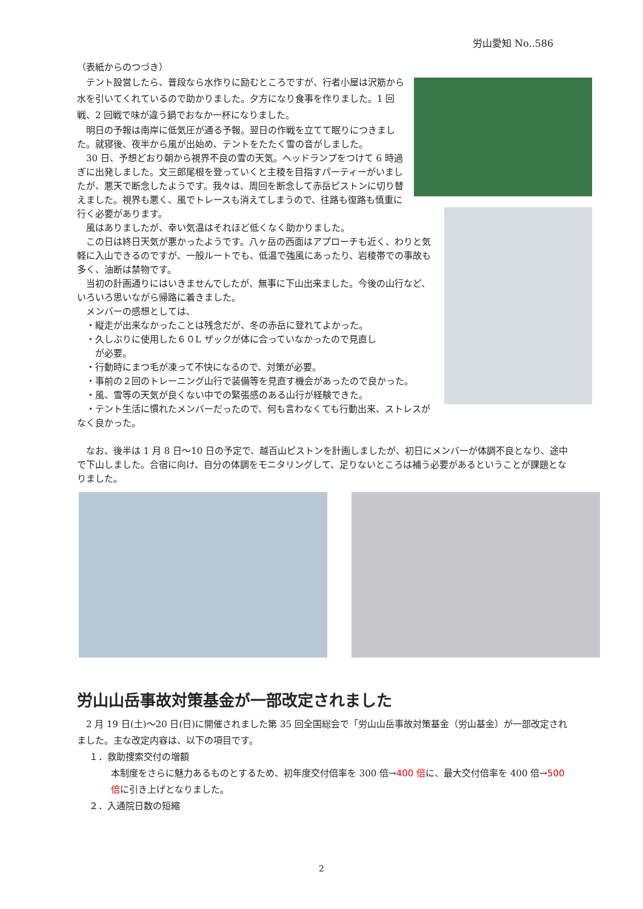労山愛知 No..586
（表紙からのつづき）
　テント設営したら、普段なら水作りに励むところですが、行者小屋は沢筋から水を引いてくれているので助かりました。夕方になり食事を作りました。1 回戦、2 回戦で味が違う鍋でおなか一杯になりました。
　明日の予報は南岸に低気圧が通る予報。翌日の作戦を立てて眠りにつきました。就寝後、夜半から風が出始め、テントをたたく雪の音がしました。
　30 日、予想どおり朝から視界不良の雪の天気。ヘッドランプをつけて 6 時過ぎに出発しました。文三郎尾根を登っていくと主稜を目指すパーティーがいましたが、悪天で断念したようです。我々は、周回を断念して赤岳ピストンに切り替えました。視界も悪く、風でトレースも消えてしまうので、往路も復路も慎重に行く必要があります。
　風はありましたが、幸い気温はそれほど低くなく助かりました。
　この日は終日天気が悪かったようです。八ヶ岳の西面はアプローチも近く、わりと気軽に入山できるのですが、一般ルートでも、低温で強風にあったり、岩稜帯での事故も多く、油断は禁物です。
　当初の計画通りにはいきませんでしたが、無事に下山出来ました。今後の山行など、いろいろ思いながら帰路に着きました。
　メンバーの感想としては、
　・縦走が出来なかったことは残念だが、冬の赤岳に登れてよかった。
　・久しぶりに使用した６０L ザックが体に合っていなかったので見直し
　　が必要。
　・行動時にまつ毛が凍って不快になるので、対策が必要。
　・事前の２回のトレーニング山行で装備等を見直す機会があったので良かった。
　・風、雪等の天気が良くない中での緊張感のある山行が経験できた。
　・テント生活に慣れたメンバーだったので、何も言わなくても行動出来、ストレスがなく良かった。
　なお、後半は 1 月 8 日～10 日の予定で、越百山ピストンを計画しましたが、初日にメンバーが体調不良となり、途中で下山しました。合宿に向け、自分の体調をモニタリングして、足りないところは補う必要があるということが課題となりました。
労山山岳事故対策基金が一部改定されました
　2 月 19 日(土)～20 日(日)に開催されました第 35 回全国総会で「労山山岳事故対策基金（労山基金）が一部改定されました。主な改定内容は、以下の項目です。
１．救助捜索交付の増額
本制度をさらに魅力あるものとするため、初年度交付倍率を 300 倍→400 倍に、最大交付倍率を 400 倍→500 倍に引き上げとなりました。
２．入通院日数の短縮
2